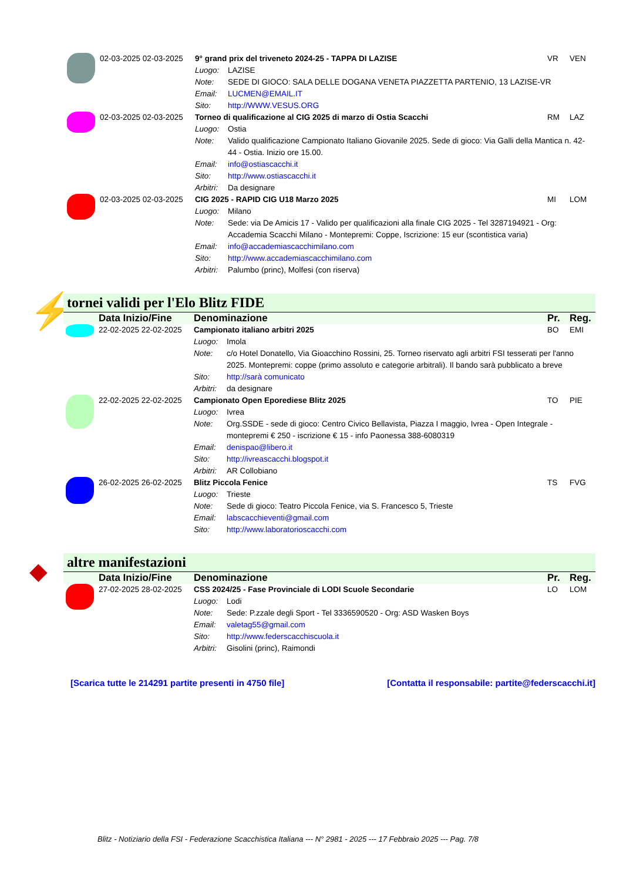| | 02-03-2025 02-03-2025 | 9° grand prix del triveneto 2024-25 - TAPPA DI LAZISE | | VR | VEN |
| | | Luogo: | LAZISE | | |
| | | Note: | SEDE DI GIOCO: SALA DELLE DOGANA VENETA PIAZZETTA PARTENIO, 13 LAZISE-VR | | |
| | | Email: | LUCMEN@EMAIL.IT | | |
| | | Sito: | http://WWW.VESUS.ORG | | |
| | 02-03-2025 02-03-2025 | Torneo di qualificazione al CIG 2025 di marzo di Ostia Scacchi | | RM | LAZ |
| | | Luogo: | Ostia | | |
| | | Note: | Valido qualificazione Campionato Italiano Giovanile 2025. Sede di gioco: Via Galli della Mantica n. 42-44 - Ostia. Inizio ore 15.00. | | |
| | | Email: | info@ostiascacchi.it | | |
| | | Sito: | http://www.ostiascacchi.it | | |
| | | Arbitri: | Da designare | | |
| | 02-03-2025 02-03-2025 | CIG 2025 - RAPID CIG U18 Marzo 2025 | | MI | LOM |
| | | Luogo: | Milano | | |
| | | Note: | Sede: via De Amicis 17 - Valido per qualificazioni alla finale CIG 2025 - Tel 3287194921 - Org: Accademia Scacchi Milano - Montepremi: Coppe, Iscrizione: 15 eur (scontistica varia) | | |
| | | Email: | info@accademiascacchimilano.com | | |
| | | Sito: | http://www.accademiascacchimilano.com | | |
| | | Arbitri: | Palumbo (princ), Molfesi (con riserva) | | |
⚡
tornei validi per l'Elo Blitz FIDE
| | Data Inizio/Fine | Denominazione | | Pr. | Reg. |
| --- | --- | --- | --- | --- | --- |
| | 22-02-2025 22-02-2025 | Campionato italiano arbitri 2025 | | BO | EMI |
| | | Luogo: | Imola | | |
| | | Note: | c/o Hotel Donatello, Via Gioacchino Rossini, 25. Torneo riservato agli arbitri FSI tesserati per l'anno 2025. Montepremi: coppe (primo assoluto e categorie arbitrali). Il bando sarà pubblicato a breve | | |
| | | Sito: | http://sarà comunicato | | |
| | | Arbitri: | da designare | | |
| | 22-02-2025 22-02-2025 | Campionato Open Eporediese Blitz 2025 | | TO | PIE |
| | | Luogo: | Ivrea | | |
| | | Note: | Org.SSDE - sede di gioco: Centro Civico Bellavista, Piazza I maggio, Ivrea - Open Integrale - montepremi € 250 - iscrizione € 15 - info Paonessa 388-6080319 | | |
| | | Email: | denispao@libero.it | | |
| | | Sito: | http://ivreascacchi.blogspot.it | | |
| | | Arbitri: | AR Collobiano | | |
| | 26-02-2025 26-02-2025 | Blitz Piccola Fenice | | TS | FVG |
| | | Luogo: | Trieste | | |
| | | Note: | Sede di gioco: Teatro Piccola Fenice, via S. Francesco 5, Trieste | | |
| | | Email: | labscacchieventi@gmail.com | | |
| | | Sito: | http://www.laboratorioscacchi.com | | |
◆
altre manifestazioni
| | Data Inizio/Fine | Denominazione | | Pr. | Reg. |
| --- | --- | --- | --- | --- | --- |
| | 27-02-2025 28-02-2025 | CSS 2024/25 - Fase Provinciale di LODI Scuole Secondarie | | LO | LOM |
| | | Luogo: | Lodi | | |
| | | Note: | Sede: P.zzale degli Sport - Tel 3336590520 - Org: ASD Wasken Boys | | |
| | | Email: | valetag55@gmail.com | | |
| | | Sito: | http://www.federscacchiscuola.it | | |
| | | Arbitri: | Gisolini (princ), Raimondi | | |
[Scarica tutte le 214291 partite presenti in 4750 file] [Contatta il responsabile: partite@federscacchi.it]
Blitz - Notiziario della FSI - Federazione Scacchistica Italiana --- N° 2981 - 2025 --- 17 Febbraio 2025 --- Pag. 7/8